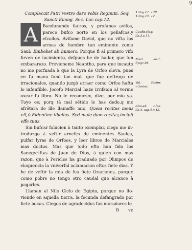9
Complacuit Patri vestro dare vobis Regnum. Seq. Sancti Euang. Sec. Luc.cap.12.
A
Bandonando facros, y profanos avi­fos, parece bufco norte en los peñaf­cos,y efcollos. Avifame David, que no vifta las armas de hombre tan eminente como Saul: Embebat ab hu­mero. Porque fi al primero vifo firven de lucimiento, defpues he de hallar, que fon embara­razo. Previeneme Neantho, para que incauto no me perfuada à que la Lyra de Orfeo eleva, pues en fu mano fonò tan mal, que fue deftroço de irracionales, quando juzgò atraer como Orfeo hafta lo infenfible. Jocofo Marcial haze irrifsion al verme oxear fu libro. No le reconozco, dize, por mio ya. Tuyo es; porq tã mal sẽtido le has dado,q me afrẽtara de ille llamaffe mio, Quem recitas meus eft,ò Fidentine libellus. Sed male dum recitas,incipit effe tuus.
Sin bufcar folucion à tanto exemplar, ciego me in­troduzgo à veftir arnefes de eminentes Saules, pulfar lyras de Orfeos, y leer libros de Marciales mas doc­tos. Mas que todo efto han fido los Sanegyriftas de Juan de Dios, à quien con mas razon, que à Pericles ha graduado por Olimpos de eloquencia la vniverfal aclamacion eftos fiete dias. Y he de veftir la mia de fus fiete Oraciones, porque como pobre no tengo otro caudal que alcance à pagarles.
Llaman al Nilo Cielo de Egipto, porque no llo­viendo en aquella tierra, la fecunda defangrado por fiete bocas. Ciegos de agradecidos fus moradores le
B ve
1.Reg.17. v.39.
1.Reg.19. v.2.
Caufin.eloq. lib.3.c.11.
Mart. lib.1. Epigr.39.
Val. Textor. v.Orator.
Alex.ab Alex. lib.4. cap.4.c.13.